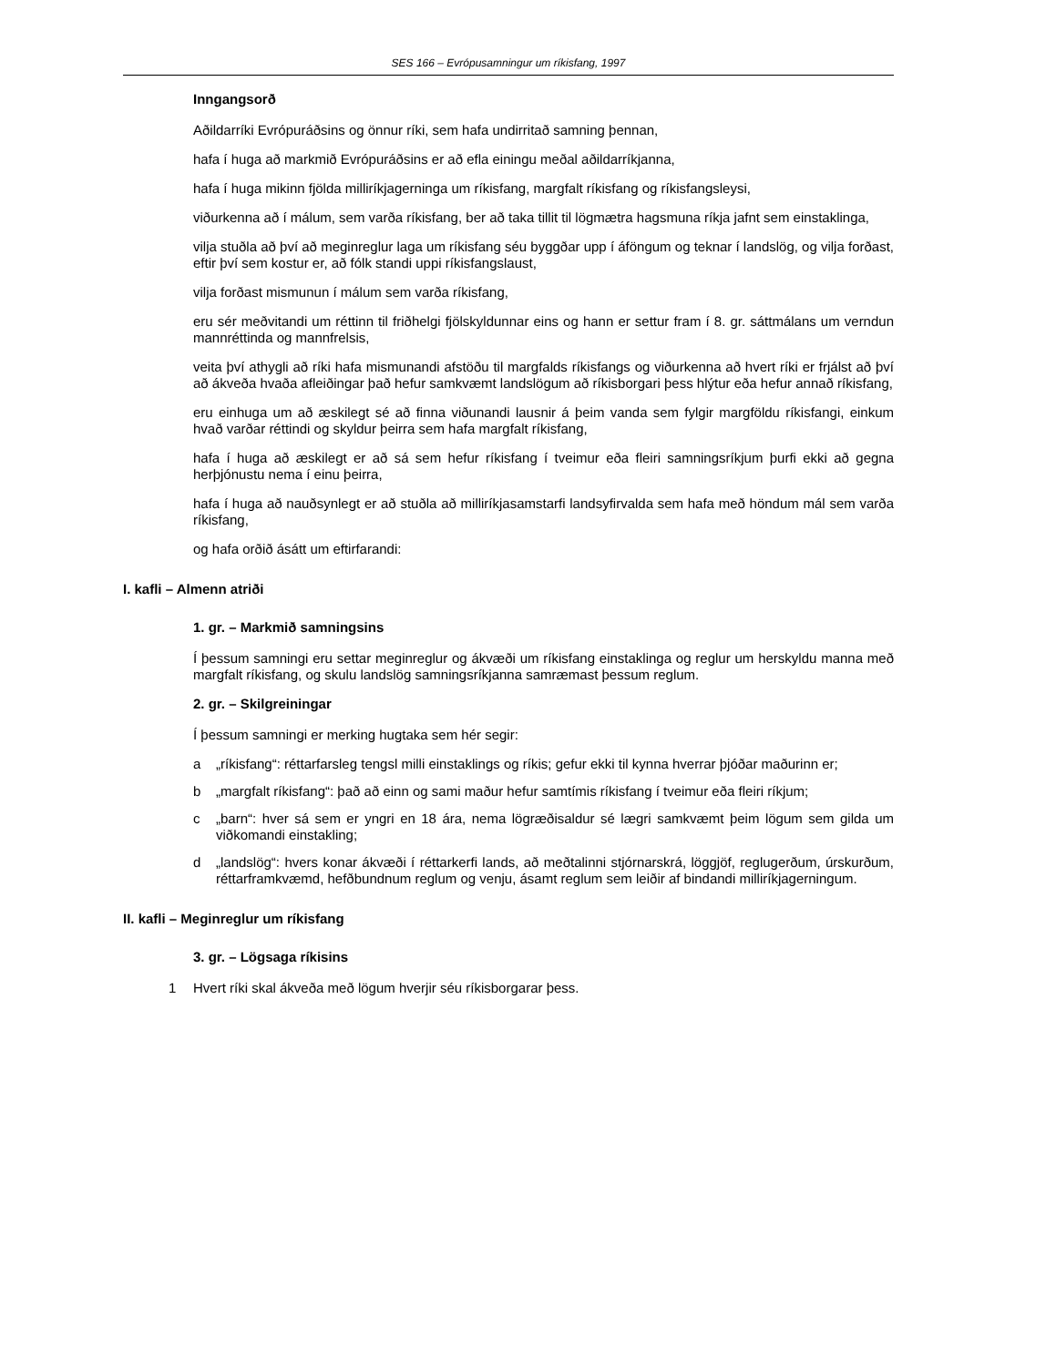SES 166 – Evrópusamningur um ríkisfang, 1997
Inngangsorð
Aðildarríki Evrópuráðsins og önnur ríki, sem hafa undirritað samning þennan,
hafa í huga að markmið Evrópuráðsins er að efla einingu meðal aðildarríkjanna,
hafa í huga mikinn fjölda milliríkjagerninga um ríkisfang, margfalt ríkisfang og ríkisfangsleysi,
viðurkenna að í málum, sem varða ríkisfang, ber að taka tillit til lögmætra hagsmuna ríkja jafnt sem einstaklinga,
vilja stuðla að því að meginreglur laga um ríkisfang séu byggðar upp í áföngum og teknar í landslög, og vilja forðast, eftir því sem kostur er, að fólk standi uppi ríkisfangslaust,
vilja forðast mismunun í málum sem varða ríkisfang,
eru sér meðvitandi um réttinn til friðhelgi fjölskyldunnar eins og hann er settur fram í 8. gr. sáttmálans um verndun mannréttinda og mannfrelsis,
veita því athygli að ríki hafa mismunandi afstöðu til margfalds ríkisfangs og viðurkenna að hvert ríki er frjálst að því að ákveða hvaða afleiðingar það hefur samkvæmt landslögum að ríkisborgari þess hlýtur eða hefur annað ríkisfang,
eru einhuga um að æskilegt sé að finna viðunandi lausnir á þeim vanda sem fylgir margföldu ríkisfangi, einkum hvað varðar réttindi og skyldur þeirra sem hafa margfalt ríkisfang,
hafa í huga að æskilegt er að sá sem hefur ríkisfang í tveimur eða fleiri samningsríkjum þurfi ekki að gegna herþjónustu nema í einu þeirra,
hafa í huga að nauðsynlegt er að stuðla að milliríkjasamstarfi landsyfirvalda sem hafa með höndum mál sem varða ríkisfang,
og hafa orðið ásátt um eftirfarandi:
I. kafli – Almenn atriði
1. gr. – Markmið samningsins
Í þessum samningi eru settar meginreglur og ákvæði um ríkisfang einstaklinga og reglur um herskyldu manna með margfalt ríkisfang, og skulu landslög samningsríkjanna samræmast þessum reglum.
2. gr. – Skilgreiningar
Í þessum samningi er merking hugtaka sem hér segir:
a „ríkisfang“: réttarfarsleg tengsl milli einstaklings og ríkis; gefur ekki til kynna hverrar þjóðar maðurinn er;
b „margfalt ríkisfang“: það að einn og sami maður hefur samtímis ríkisfang í tveimur eða fleiri ríkjum;
c „barn“: hver sá sem er yngri en 18 ára, nema lögræðisaldur sé lægri samkvæmt þeim lögum sem gilda um viðkomandi einstakling;
d „landslög“: hvers konar ákvæði í réttarkerfi lands, að meðtalinni stjórnarskrá, löggjöf, reglugerðum, úrskurðum, réttarframkvæmd, hefðbundnum reglum og venju, ásamt reglum sem leiðir af bindandi milliríkjagerningum.
II. kafli – Meginreglur um ríkisfang
3. gr. – Lögsaga ríkisins
1 Hvert ríki skal ákveða með lögum hverjir séu ríkisborgarar þess.